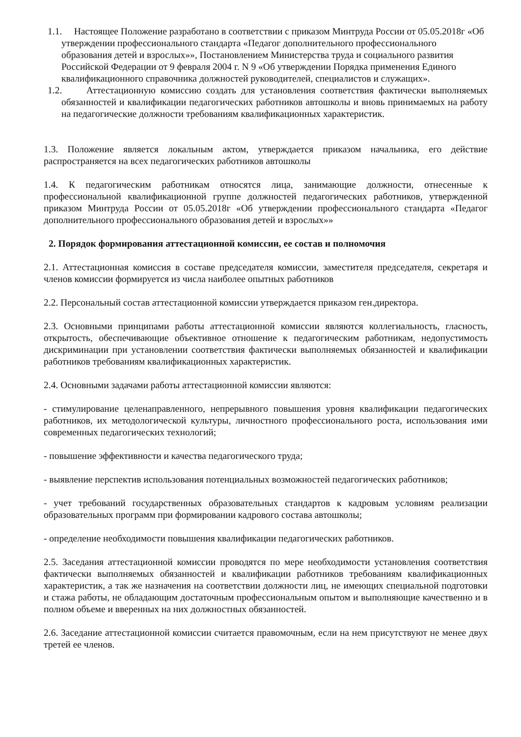1.1. Настоящее Положение разработано в соответствии с приказом Минтруда России от 05.05.2018г «Об утверждении профессионального стандарта «Педагог дополнительного профессионального образования детей и взрослых»», Постановлением Министерства труда и социального развития Российской Федерации от 9 февраля 2004 г. N 9 «Об утверждении Порядка применения Единого квалификационного справочника должностей руководителей, специалистов и служащих».
1.2. Аттестационную комиссию создать для установления соответствия фактически выполняемых обязанностей и квалификации педагогических работников автошколы и вновь принимаемых на работу на педагогические должности требованиям квалификационных характеристик.
1.3. Положение является локальным актом, утверждается приказом начальника, его действие распространяется на всех педагогических работников автошколы
1.4. К педагогическим работникам относятся лица, занимающие должности, отнесенные к профессиональной квалификационной группе должностей педагогических работников, утвержденной приказом Минтруда России от 05.05.2018г «Об утверждении профессионального стандарта «Педагог дополнительного профессионального образования детей и взрослых»»
2. Порядок формирования аттестационной комиссии, ее состав и полномочия
2.1. Аттестационная комиссия в составе председателя комиссии, заместителя председателя, секретаря и членов комиссии формируется из числа наиболее опытных работников
2.2. Персональный состав аттестационной комиссии утверждается приказом ген.директора.
2.3. Основными принципами работы аттестационной комиссии являются коллегиальность, гласность, открытость, обеспечивающие объективное отношение к педагогическим работникам, недопустимость дискриминации при установлении соответствия фактически выполняемых обязанностей и квалификации работников требованиям квалификационных характеристик.
2.4. Основными задачами работы аттестационной комиссии являются:
- стимулирование целенаправленного, непрерывного повышения уровня квалификации педагогических работников, их методологической культуры, личностного профессионального роста, использования ими современных педагогических технологий;
- повышение эффективности и качества педагогического труда;
- выявление перспектив использования потенциальных возможностей педагогических работников;
- учет требований государственных образовательных стандартов к кадровым условиям реализации образовательных программ при формировании кадрового состава автошколы;
- определение необходимости повышения квалификации педагогических работников.
2.5. Заседания аттестационной комиссии проводятся по мере необходимости установления соответствия фактически выполняемых обязанностей и квалификации работников требованиям квалификационных характеристик, а так же назначения на соответствии должности лиц, не имеющих специальной подготовки и стажа работы, не обладающим достаточным профессиональным опытом и выполняющие качественно и в полном объеме и вверенных на них должностных обязанностей.
2.6. Заседание аттестационной комиссии считается правомочным, если на нем присутствуют не менее двух третей ее членов.